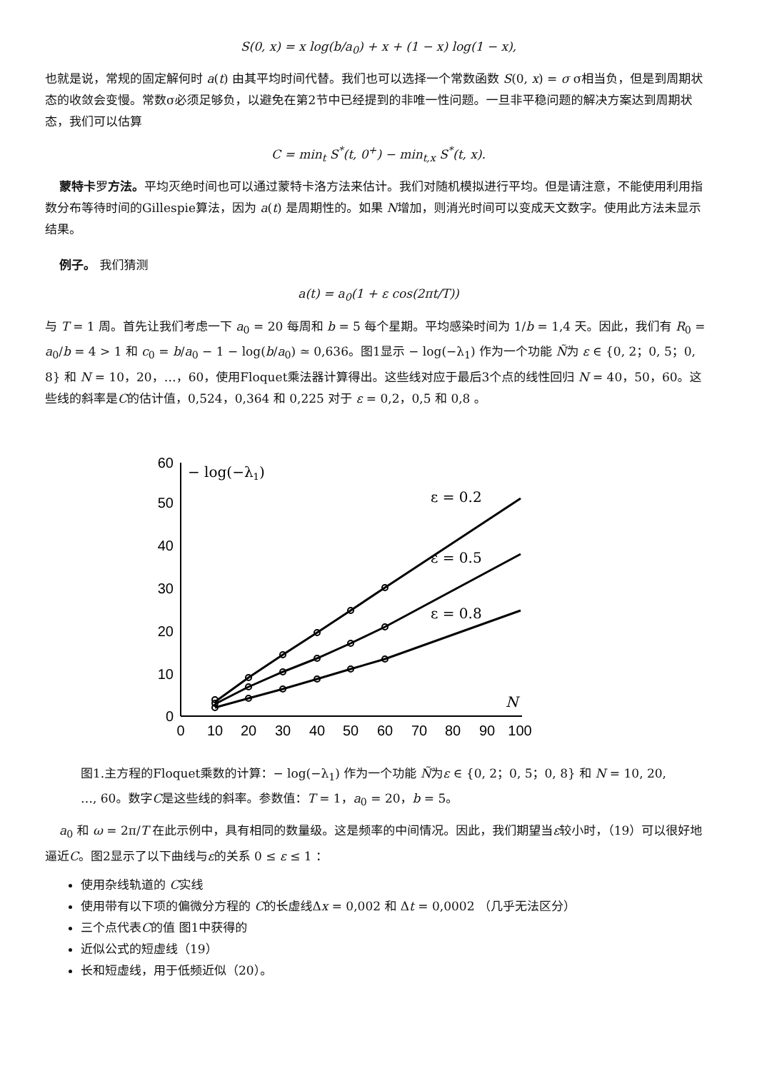S(0, x) = x log(b/a<sub>0</sub>) + x + (1 − x) log(1 − x),
也就是说，常规的固定解何时 a(t) 由其平均时间代替。我们也可以选择一个常数函数 S(0, x) = σ σ相当负，但是到周期状态的收敛会变慢。常数σ必须足够负，以避免在第2节中已经提到的非唯一性问题。一旦非平稳问题的解决方案达到周期状态，我们可以估算
C = min<sub>t</sub> S<sup>*</sup>(t, 0<sup>+</sup>) − min<sub>t,x</sub> S<sup>*</sup>(t, x).
蒙特卡罗方法。平均灭绝时间也可以通过蒙特卡洛方法来估计。我们对随机模拟进行平均。但是请注意，不能使用利用指数分布等待时间的Gillespie算法，因为 a(t) 是周期性的。如果 N增加，则消光时间可以变成天文数字。使用此方法未显示结果。
例子。 我们猜测
a(t) = a<sub>0</sub>(1 + ε cos(2πt/T))
与 T = 1 周。首先让我们考虑一下 a<sub>0</sub> = 20 每周和 b = 5 每个星期。平均感染时间为 1/b = 1,4 天。因此，我们有 R<sub>0</sub> = a<sub>0</sub>/b = 4 > 1 和 c<sub>0</sub> = b/a<sub>0</sub> − 1 − log(b/a<sub>0</sub>) ≃ 0,636。图1显示 − log(−λ<sub>1</sub>) 作为一个功能 Ñ为 ε ∈ {0, 2；0, 5；0, 8} 和 N = 10，20，…，60，使用Floquet乘法器计算得出。这些线对应于最后3个点的线性回归 N = 40，50，60。这些线的斜率是C的估计值，0,524，0,364 和 0,225 对于 ε = 0,2，0,5 和 0,8 。
0
10
20
30
40
50
60
0
10
20
30
40
50
60
70
80
90
100
− log(−λ1)
ε = 0.2
ε = 0.5
ε = 0.8
N
图1.主方程的Floquet乘数的计算：− log(−λ<sub>1</sub>) 作为一个功能 Ñ为ε ∈ {0, 2；0, 5；0, 8} 和 N = 10, 20, …, 60。数字C是这些线的斜率。参数值：T = 1，a<sub>0</sub> = 20，b = 5。
a<sub>0</sub> 和 ω = 2π/T 在此示例中，具有相同的数量级。这是频率的中间情况。因此，我们期望当ε较小时，（19）可以很好地逼近C。图2显示了以下曲线与ε的关系 0 ≤ ε ≤ 1 ：
使用杂线轨道的 C实线
使用带有以下项的偏微分方程的 C的长虚线Δx = 0,002 和 Δt = 0,0002 （几乎无法区分）
三个点代表C的值 图1中获得的
近似公式的短虚线（19）
长和短虚线，用于低频近似（20）。